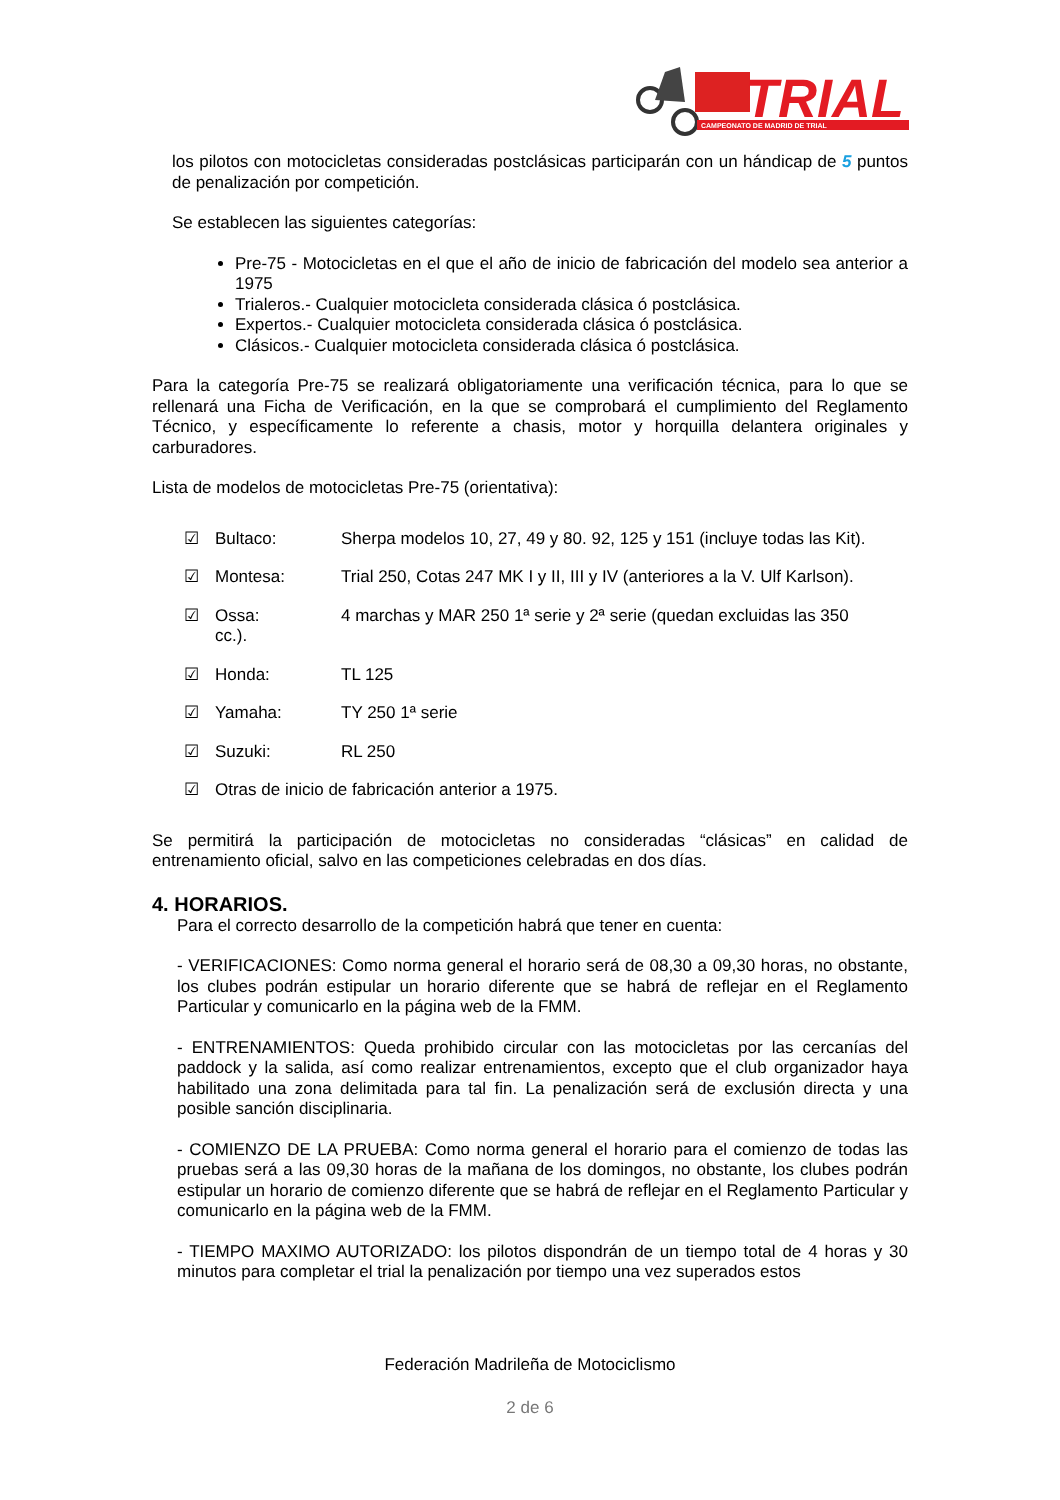TRIAL
CAMPEONATO DE MADRID DE TRIAL
los pilotos con motocicletas consideradas postclásicas participarán con un hándicap de 5 puntos de penalización por competición.
Se establecen las siguientes categorías:
Pre-75 - Motocicletas en el que el año de inicio de fabricación del modelo sea anterior a 1975
Trialeros.- Cualquier motocicleta considerada clásica ó postclásica.
Expertos.- Cualquier motocicleta considerada clásica ó postclásica.
Clásicos.- Cualquier motocicleta considerada clásica ó postclásica.
Para la categoría Pre-75 se realizará obligatoriamente una verificación técnica, para lo que se rellenará una Ficha de Verificación, en la que se comprobará el cumplimiento del Reglamento Técnico, y específicamente lo referente a chasis, motor y horquilla delantera originales y carburadores.
Lista de modelos de motocicletas Pre-75 (orientativa):
☑ Bultaco: Sherpa modelos 10, 27, 49 y 80. 92, 125 y 151 (incluye todas las Kit).
☑ Montesa: Trial 250, Cotas 247 MK I y II, III y IV (anteriores a la V. Ulf Karlson).
☑ Ossa:
cc.). 4 marchas y MAR 250 1ª serie y 2ª serie (quedan excluidas las 350
☑ Honda: TL 125
☑ Yamaha: TY 250 1ª serie
☑ Suzuki: RL 250
☑ Otras de inicio de fabricación anterior a 1975.
Se permitirá la participación de motocicletas no consideradas “clásicas” en calidad de entrenamiento oficial, salvo en las competiciones celebradas en dos días.
4. HORARIOS.
Para el correcto desarrollo de la competición habrá que tener en cuenta:
- VERIFICACIONES: Como norma general el horario será de 08,30 a 09,30 horas, no obstante, los clubes podrán estipular un horario diferente que se habrá de reflejar en el Reglamento Particular y comunicarlo en la página web de la FMM.
- ENTRENAMIENTOS: Queda prohibido circular con las motocicletas por las cercanías del paddock y la salida, así como realizar entrenamientos, excepto que el club organizador haya habilitado una zona delimitada para tal fin. La penalización será de exclusión directa y una posible sanción disciplinaria.
- COMIENZO DE LA PRUEBA: Como norma general el horario para el comienzo de todas las pruebas será a las 09,30 horas de la mañana de los domingos, no obstante, los clubes podrán estipular un horario de comienzo diferente que se habrá de reflejar en el Reglamento Particular y comunicarlo en la página web de la FMM.
- TIEMPO MAXIMO AUTORIZADO: los pilotos dispondrán de un tiempo total de 4 horas y 30 minutos para completar el trial la penalización por tiempo una vez superados estos
Federación Madrileña de Motociclismo
2 de 6